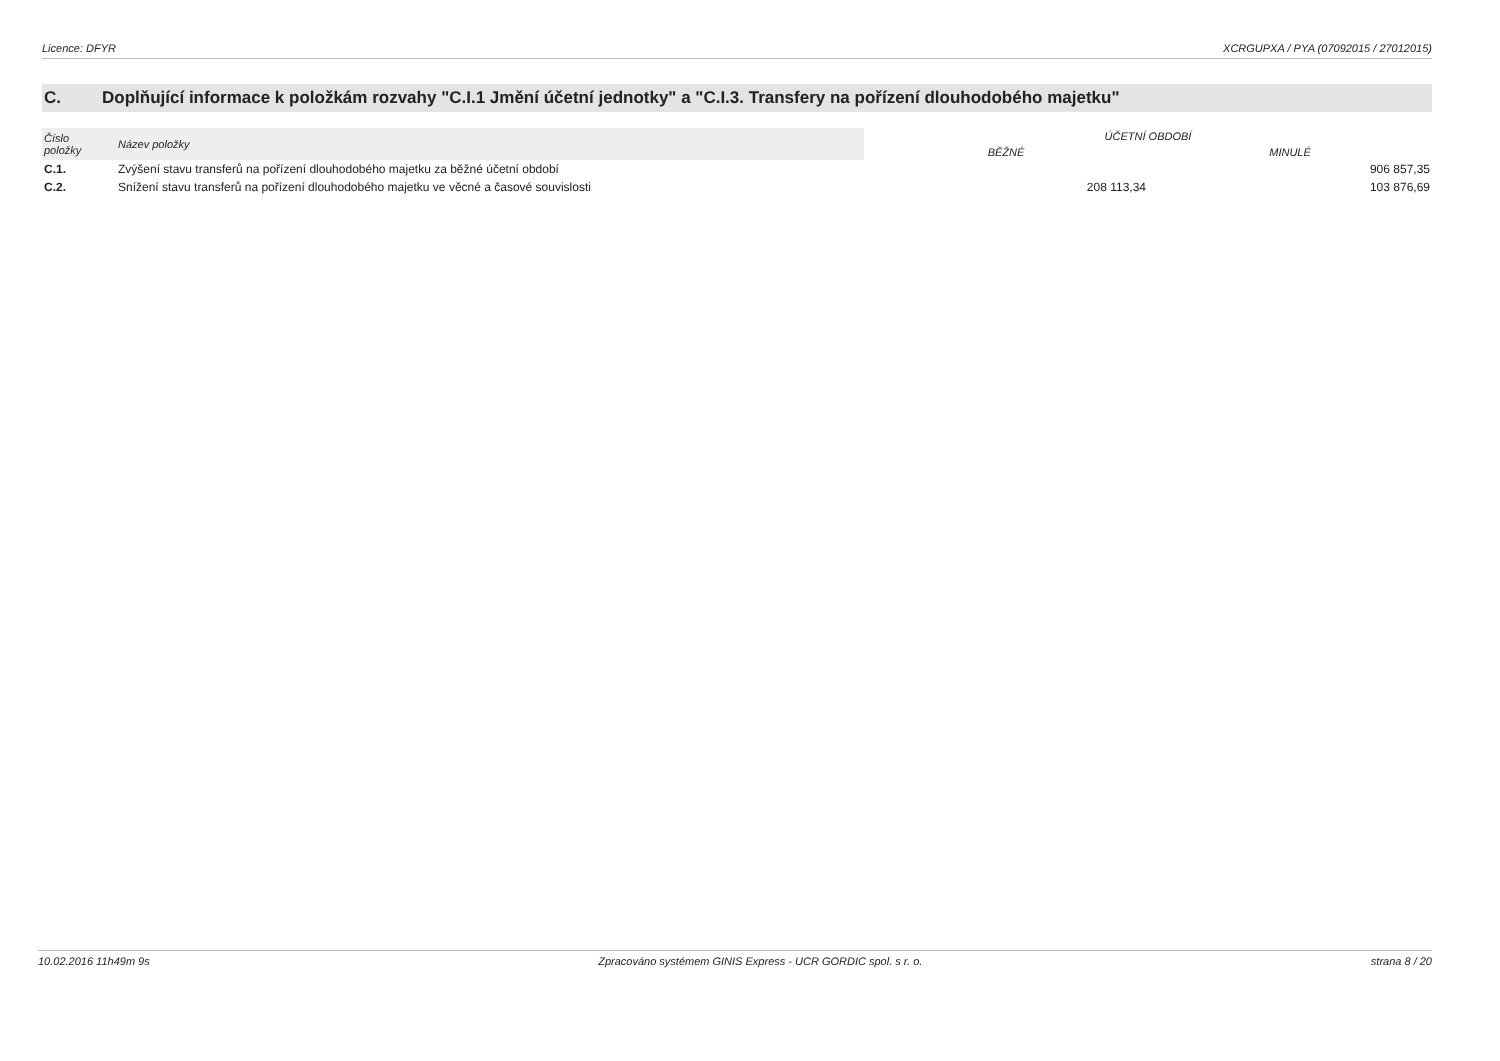Licence: DFYR XCRGUPXA / PYA (07092015 / 27012015)
C. Doplňující informace k položkám rozvahy "C.I.1 Jmění účetní jednotky" a "C.I.3. Transfery na pořízení dlouhodobého majetku"
| Číslo položky | Název položky | ÚČETNÍ OBDOBÍ | |
| --- | --- | --- | --- |
| | | BĚŽNÉ | MINULÉ |
| C.1. | Zvýšení stavu transferů na pořízení dlouhodobého majetku za běžné účetní období | | 906 857,35 |
| C.2. | Snížení stavu transferů na pořízení dlouhodobého majetku ve věcné a časové souvislosti | 208 113,34 | 103 876,69 |
10.02.2016 11h49m 9s Zpracováno systémem GINIS Express - UCR GORDIC spol. s r. o. strana 8 / 20